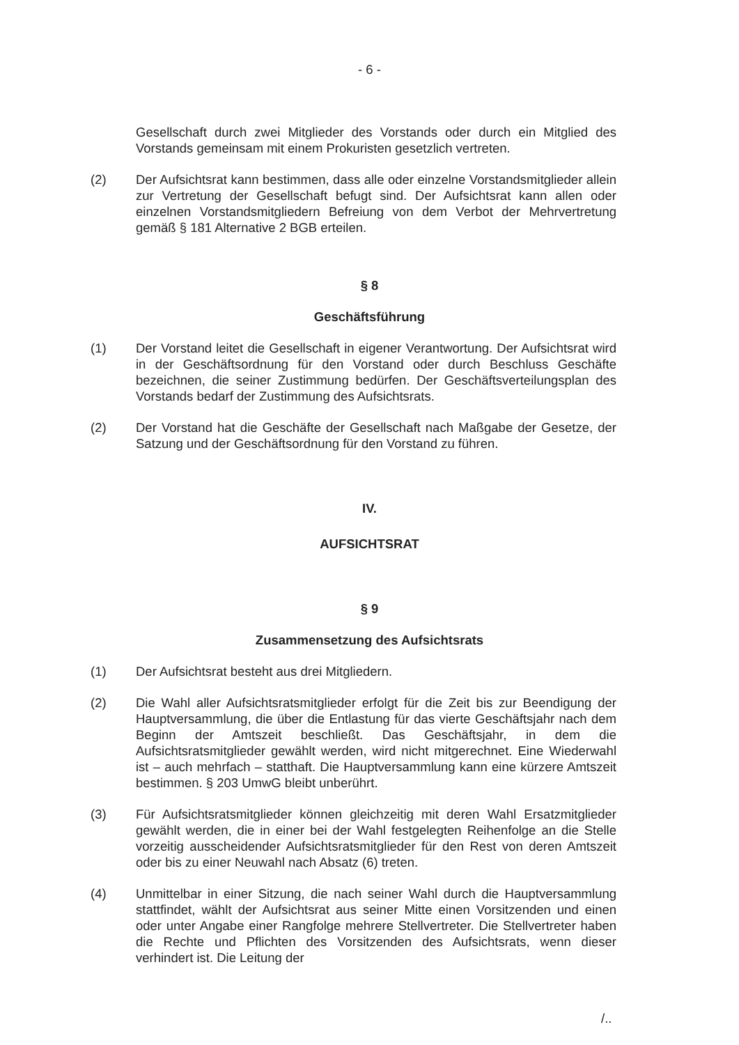- 6 -
Gesellschaft durch zwei Mitglieder des Vorstands oder durch ein Mitglied des Vorstands gemeinsam mit einem Prokuristen gesetzlich vertreten.
(2) Der Aufsichtsrat kann bestimmen, dass alle oder einzelne Vorstandsmitglieder allein zur Vertretung der Gesellschaft befugt sind. Der Aufsichtsrat kann allen oder einzelnen Vorstandsmitgliedern Befreiung von dem Verbot der Mehrvertretung gemäß § 181 Alternative 2 BGB erteilen.
§ 8
Geschäftsführung
(1) Der Vorstand leitet die Gesellschaft in eigener Verantwortung. Der Aufsichtsrat wird in der Geschäftsordnung für den Vorstand oder durch Beschluss Geschäfte bezeichnen, die seiner Zustimmung bedürfen. Der Geschäftsverteilungsplan des Vorstands bedarf der Zustimmung des Aufsichtsrats.
(2) Der Vorstand hat die Geschäfte der Gesellschaft nach Maßgabe der Gesetze, der Satzung und der Geschäftsordnung für den Vorstand zu führen.
IV.
AUFSICHTSRAT
§ 9
Zusammensetzung des Aufsichtsrats
(1) Der Aufsichtsrat besteht aus drei Mitgliedern.
(2) Die Wahl aller Aufsichtsratsmitglieder erfolgt für die Zeit bis zur Beendigung der Hauptversammlung, die über die Entlastung für das vierte Geschäftsjahr nach dem Beginn der Amtszeit beschließt. Das Geschäftsjahr, in dem die Aufsichtsratsmitglieder gewählt werden, wird nicht mitgerechnet. Eine Wiederwahl ist – auch mehrfach – statthaft. Die Hauptversammlung kann eine kürzere Amtszeit bestimmen. § 203 UmwG bleibt unberührt.
(3) Für Aufsichtsratsmitglieder können gleichzeitig mit deren Wahl Ersatzmitglieder gewählt werden, die in einer bei der Wahl festgelegten Reihenfolge an die Stelle vorzeitig ausscheidender Aufsichtsratsmitglieder für den Rest von deren Amtszeit oder bis zu einer Neuwahl nach Absatz (6) treten.
(4) Unmittelbar in einer Sitzung, die nach seiner Wahl durch die Hauptversammlung stattfindet, wählt der Aufsichtsrat aus seiner Mitte einen Vorsitzenden und einen oder unter Angabe einer Rangfolge mehrere Stellvertreter. Die Stellvertreter haben die Rechte und Pflichten des Vorsitzenden des Aufsichtsrats, wenn dieser verhindert ist. Die Leitung der
/..